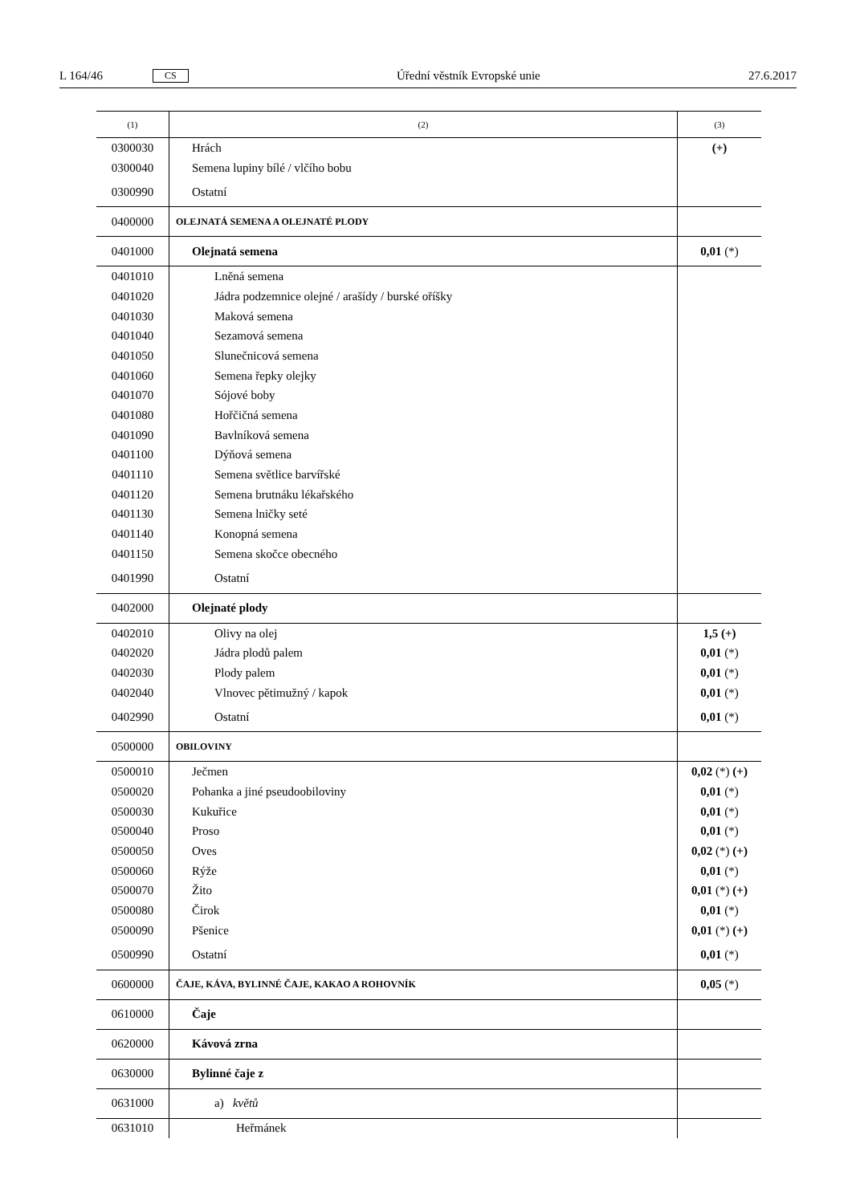L 164/46 CS Úřední věstník Evropské unie 27.6.2017
| (1) | (2) | (3) |
| --- | --- | --- |
| 0300030 | Hrách | (+) |
| 0300040 | Semena lupiny bílé / vlčího bobu | |
| 0300990 | Ostatní | |
| 0400000 | OLEJNATÁ SEMENA A OLEJNATÉ PLODY | |
| 0401000 | Olejnatá semena | 0,01 (*) |
| 0401010 | Lněná semena | |
| 0401020 | Jádra podzemnice olejné / arašídy / burské oříšky | |
| 0401030 | Maková semena | |
| 0401040 | Sezamová semena | |
| 0401050 | Slunečnicová semena | |
| 0401060 | Semena řepky olejky | |
| 0401070 | Sójové boby | |
| 0401080 | Hořčičná semena | |
| 0401090 | Bavlníková semena | |
| 0401100 | Dýňová semena | |
| 0401110 | Semena světlice barvířské | |
| 0401120 | Semena brutnáku lékařského | |
| 0401130 | Semena lničky seté | |
| 0401140 | Konopná semena | |
| 0401150 | Semena skočce obecného | |
| 0401990 | Ostatní | |
| 0402000 | Olejnaté plody | |
| 0402010 | Olivy na olej | 1,5 (+) |
| 0402020 | Jádra plodů palem | 0,01 (*) |
| 0402030 | Plody palem | 0,01 (*) |
| 0402040 | Vlnovec pětimužný / kapok | 0,01 (*) |
| 0402990 | Ostatní | 0,01 (*) |
| 0500000 | OBILOVINY | |
| 0500010 | Ječmen | 0,02 (*) (+) |
| 0500020 | Pohanka a jiné pseudoobiloviny | 0,01 (*) |
| 0500030 | Kukuřice | 0,01 (*) |
| 0500040 | Proso | 0,01 (*) |
| 0500050 | Oves | 0,02 (*) (+) |
| 0500060 | Rýže | 0,01 (*) |
| 0500070 | Žito | 0,01 (*) (+) |
| 0500080 | Čirok | 0,01 (*) |
| 0500090 | Pšenice | 0,01 (*) (+) |
| 0500990 | Ostatní | 0,01 (*) |
| 0600000 | ČAJE, KÁVA, BYLINNÉ ČAJE, KAKAO A ROHOVNÍK | 0,05 (*) |
| 0610000 | Čaje | |
| 0620000 | Kávová zrna | |
| 0630000 | Bylinné čaje z | |
| 0631000 | a) květů | |
| 0631010 | Heřmánek | |